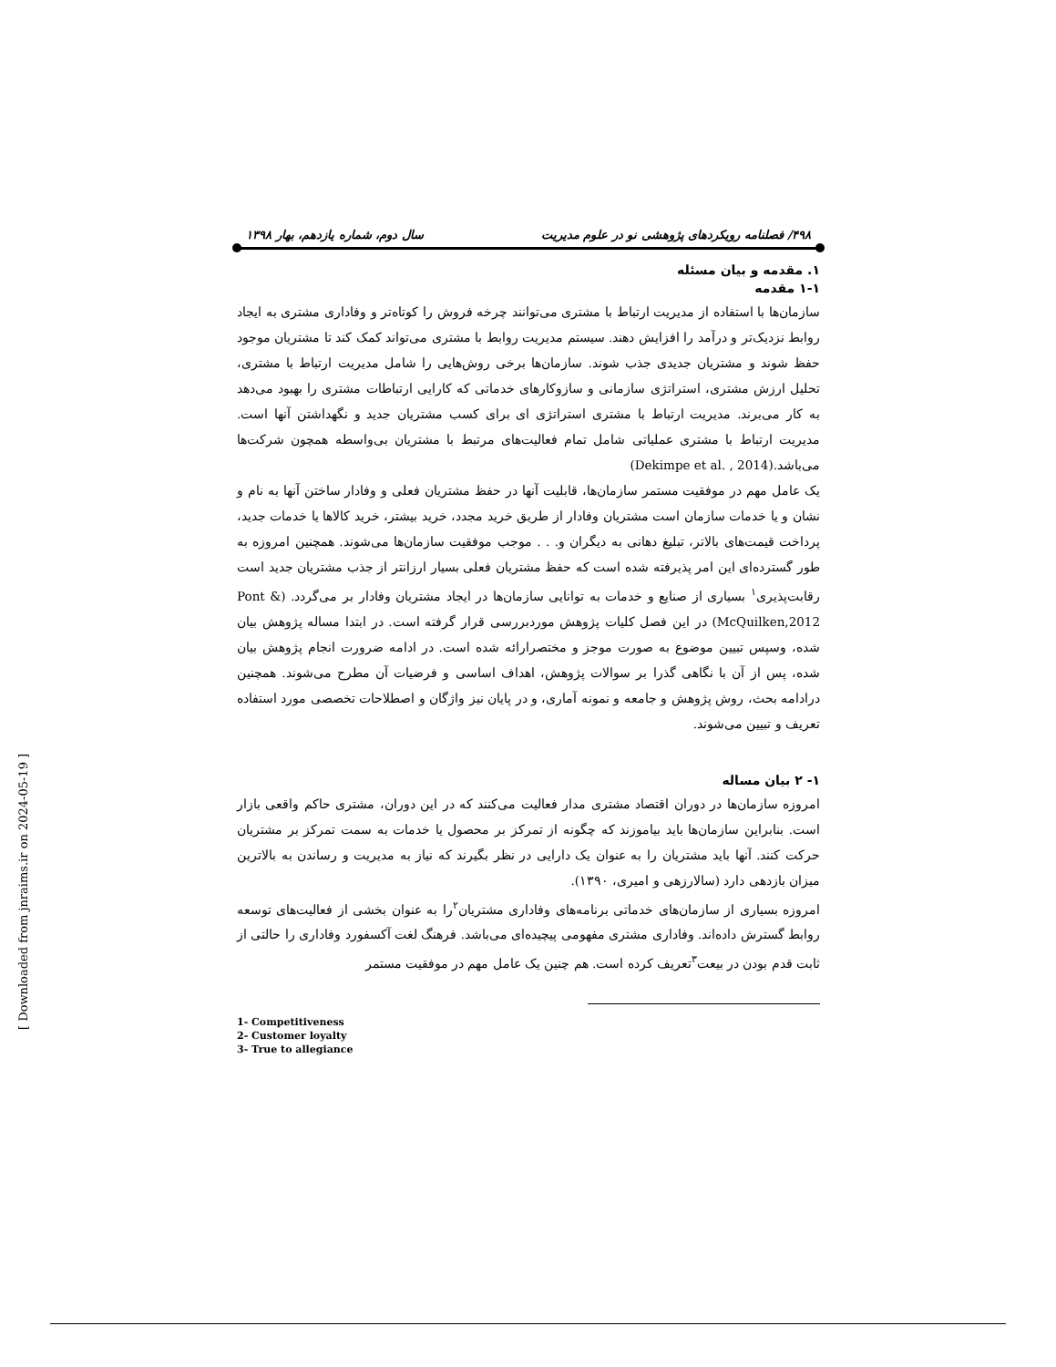۴۹۸/ فصلنامه رویکردهای پژوهشی نو در علوم مدیریت سال دوم، شماره یازدهم، بهار ۱۳۹۸
۱. مقدمه و بیان مسئله
۱-۱ مقدمه
سازمان‌ها با استفاده از مدیریت ارتباط با مشتری می‌توانند چرخه فروش را کوتاه‌تر و وفاداری مشتری به ایجاد روابط نزدیک‌تر و درآمد را افزایش دهند. سیستم مدیریت روابط با مشتری می‌تواند کمک کند تا مشتریان موجود حفظ شوند و مشتریان جدیدی جذب شوند. سازمان‌ها برخی روش‌هایی را شامل مدیریت ارتباط با مشتری، تحلیل ارزش مشتری، استراتژی سازمانی و سازوکارهای خدماتی که کارایی ارتباطات مشتری را بهبود می‌دهد به کار می‌برند. مدیریت ارتباط با مشتری استراتژی ای برای کسب مشتریان جدید و نگهداشتن آنها است. مدیریت ارتباط با مشتری عملیاتی شامل تمام فعالیت‌های مرتبط با مشتریان بی‌واسطه همچون شرکت‌ها می‌باشد.(Dekimpe et al. , 2014)
یک عامل مهم در موفقیت مستمر سازمان‌ها، قابلیت آنها در حفظ مشتریان فعلی و وفادار ساختن آنها به نام و نشان و یا خدمات سازمان است مشتریان وفادار از طریق خرید مجدد، خرید بیشتر، خرید کالاها یا خدمات جدید، پرداخت قیمت‌های بالاتر، تبلیغ دهانی به دیگران و. . . موجب موفقیت سازمان‌ها می‌شوند. همچنین امروزه به طور گسترده‌ای این امر پذیرفته شده است که حفظ مشتریان فعلی بسیار ارزانتر از جذب مشتریان جدید است رقابت‌پذیری<sup>۱</sup> بسیاری از صنایع و خدمات به توانایی سازمان‌ها در ایجاد مشتریان وفادار بر می‌گردد. (Pont & McQuilken,2012) در این فصل کلیات پژوهش موردبررسی قرار گرفته است. در ابتدا مساله پژوهش بیان شده، وسپس تبیین موضوع به صورت موجز و مختصرارائه شده است. در ادامه ضرورت انجام پژوهش بیان شده، پس از آن با نگاهی گذرا بر سوالات پژوهش، اهداف اساسی و فرضیات آن مطرح می‌شوند. همچنین درادامه بحث، روش پژوهش و جامعه و نمونه آماری، و در پایان نیز واژگان و اصطلاحات تخصصی مورد استفاده تعریف و تبیین می‌شوند.
۱- ۲ بیان مساله
امروزه سازمان‌ها در دوران اقتصاد مشتری مدار فعالیت می‌کنند که در این دوران، مشتری حاکم واقعی بازار است. بنابراین سازمان‌ها باید بیاموزند که چگونه از تمرکز بر محصول یا خدمات به سمت تمرکز بر مشتریان حرکت کنند. آنها باید مشتریان را به عنوان یک دارایی در نظر بگیرند که نیاز به مدیریت و رساندن به بالاترین میزان بازدهی دارد (سالارزهی و امیری، ۱۳۹۰).
امروزه بسیاری از سازمان‌های خدماتی برنامه‌های وفاداری مشتریان<sup>۲</sup>را به عنوان بخشی از فعالیت‌های توسعه روابط گسترش داده‌اند. وفاداری مشتری مفهومی پیچیده‌ای می‌باشد. فرهنگ لغت آکسفورد وفاداری را حالتی از ثابت قدم بودن در بیعت<sup>۳</sup>تعریف کرده است. هم چنین یک عامل مهم در موفقیت مستمر
1- Competitiveness
2- Customer loyalty
3- True to allegiance
[ Downloaded from jnraims.ir on 2024-05-19 ]